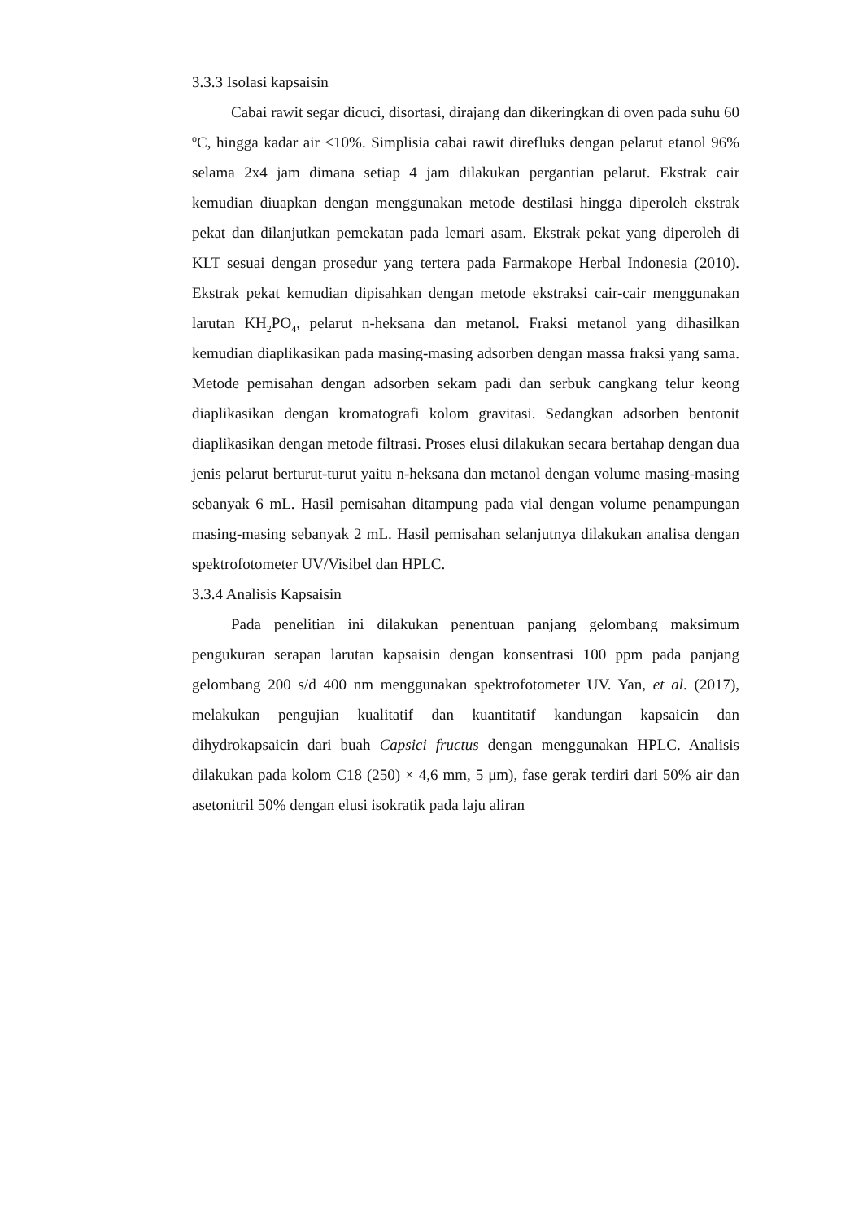3.3.3 Isolasi kapsaisin
Cabai rawit segar dicuci, disortasi, dirajang dan dikeringkan di oven pada suhu 60 <sup>o</sup>C, hingga kadar air <10%. Simplisia cabai rawit direfluks dengan pelarut etanol 96% selama 2x4 jam dimana setiap 4 jam dilakukan pergantian pelarut. Ekstrak cair kemudian diuapkan dengan menggunakan metode destilasi hingga diperoleh ekstrak pekat dan dilanjutkan pemekatan pada lemari asam. Ekstrak pekat yang diperoleh di KLT sesuai dengan prosedur yang tertera pada Farmakope Herbal Indonesia (2010). Ekstrak pekat kemudian dipisahkan dengan metode ekstraksi cair-cair menggunakan larutan KH<sub>2</sub>PO<sub>4</sub>, pelarut n-heksana dan metanol. Fraksi metanol yang dihasilkan kemudian diaplikasikan pada masing-masing adsorben dengan massa fraksi yang sama. Metode pemisahan dengan adsorben sekam padi dan serbuk cangkang telur keong diaplikasikan dengan kromatografi kolom gravitasi. Sedangkan adsorben bentonit diaplikasikan dengan metode filtrasi. Proses elusi dilakukan secara bertahap dengan dua jenis pelarut berturut-turut yaitu n-heksana dan metanol dengan volume masing-masing sebanyak 6 mL. Hasil pemisahan ditampung pada vial dengan volume penampungan masing-masing sebanyak 2 mL. Hasil pemisahan selanjutnya dilakukan analisa dengan spektrofotometer UV/Visibel dan HPLC.
3.3.4 Analisis Kapsaisin
Pada penelitian ini dilakukan penentuan panjang gelombang maksimum pengukuran serapan larutan kapsaisin dengan konsentrasi 100 ppm pada panjang gelombang 200 s/d 400 nm menggunakan spektrofotometer UV. Yan, et al. (2017), melakukan pengujian kualitatif dan kuantitatif kandungan kapsaicin dan dihydrokapsaicin dari buah Capsici fructus dengan menggunakan HPLC. Analisis dilakukan pada kolom C18 (250) × 4,6 mm, 5 μm), fase gerak terdiri dari 50% air dan asetonitril 50% dengan elusi isokratik pada laju aliran